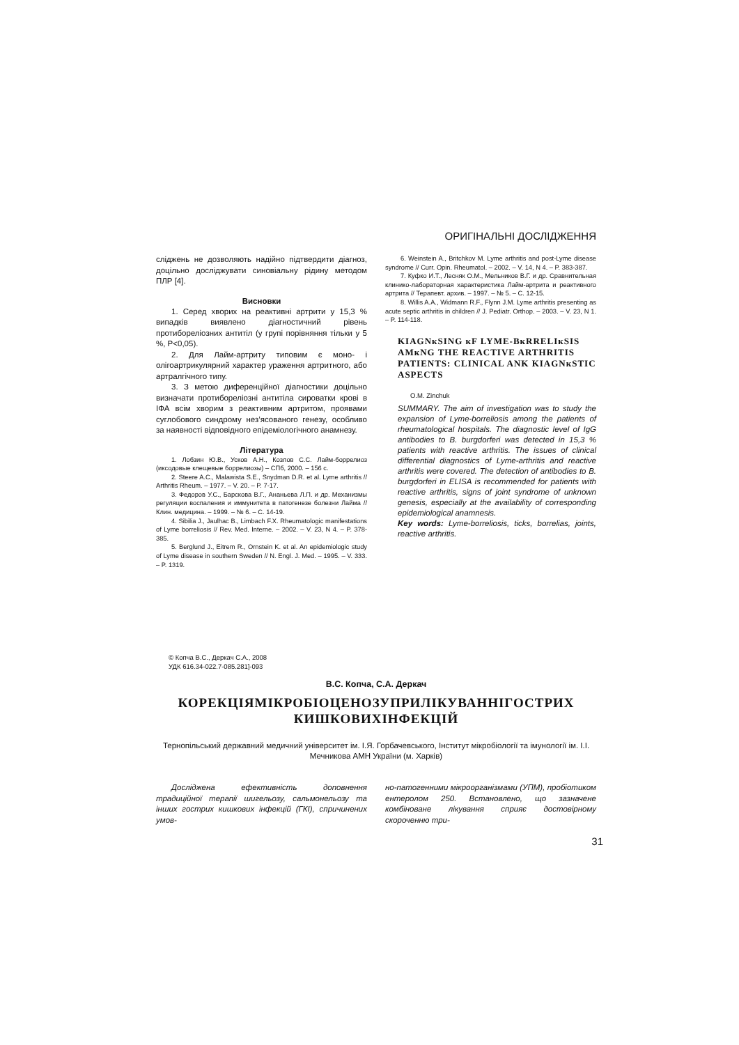ОРИГІНАЛЬНІ ДОСЛІДЖЕННЯ
сліджень не дозволяють надійно підтвердити діагноз, доцільно досліджувати синовіальну рідину методом ПЛР [4].
Висновки
1. Серед хворих на реактивні артрити у 15,3 % випадків виявлено діагностичний рівень протибореліозних антитіл (у групі порівняння тільки у 5 %, P<0,05).
2. Для Лайм-артриту типовим є моно- і олігоартрикулярний характер ураження артритного, або артралгічного типу.
3. З метою диференційної діагностики доцільно визначати протибореліозні антитіла сироватки крові в ІФА всім хворим з реактивним артритом, проявами суглобового синдрому нез’ясованого генезу, особливо за наявності відповідного епідеміологічного анамнезу.
Література
1. Лобзин Ю.В., Усков А.Н., Козлов С.С. Лайм-боррелиоз (иксодовые клещевые боррелиозы) – СПб, 2000. – 156 с.
2. Steere A.C., Malawista S.E., Snydman D.R. et al. Lyme arthritis // Arthritis Rheum. – 1977. – V. 20. – P. 7-17.
3. Федоров У.С., Барскова В.Г., Ананьева Л.П. и др. Механизмы регуляции воспаления и иммунитета в патогенезе болезни Лайма // Клин. медицина. – 1999. – № 6. – С. 14-19.
4. Sibilia J., Jaulhac B., Limbach F.X. Rheumatologic manifestations of Lyme borreliosis // Rev. Med. Interne. – 2002. – V. 23, N 4. – P. 378-385.
5. Berglund J., Eitrem R., Ornstein K. et al. An epidemiologic study of Lyme disease in southern Sweden // N. Engl. J. Med. – 1995. – V. 333. – P. 1319.
6. Weinstein A., Britchkov M. Lyme arthritis and post-Lyme disease syndrome // Curr. Opin. Rheumatol. – 2002. – V. 14, N 4. – P. 383-387.
7. Куфко И.Т., Лесняк О.М., Мельников В.Г. и др. Сравнительная клинико-лабораторная характеристика Лайм-артрита и реактивного артрита // Терапевт. архив. – 1997. – № 5. – С. 12-15.
8. Willis A.A., Widmann R.F., Flynn J.M. Lyme arthritis presenting as acute septic arthritis in children // J. Pediatr. Orthop. – 2003. – V. 23, N 1. – P. 114-118.
KIAGNкSING кF LYME-BкRRELIкSIS AMкNG THE REACTIVE ARTHRITIS PATIENTS: CLINICAL ANK KIAGNкSTIC ASPECTS
O.M. Zinchuk
SUMMARY. The aim of investigation was to study the expansion of Lyme-borreliosis among the patients of rheumatological hospitals. The diagnostic level of IgG antibodies to B. burgdorferi was detected in 15,3 % patients with reactive arthritis. The issues of clinical differential diagnostics of Lyme-arthritis and reactive arthritis were covered. The detection of antibodies to B. burgdorferi in ELISA is recommended for patients with reactive arthritis, signs of joint syndrome of unknown genesis, especially at the availability of corresponding epidemiological anamnesis.
Key words: Lyme-borreliosis, ticks, borrelias, joints, reactive arthritis.
© Копча В.С., Деркач С.А., 2008
УДК 616.34-022.7-085.281]-093
В.С. Копча, С.А. Деркач
КОРЕКЦІЯМІКРОБІОЦЕНОЗУПРИЛІКУВАННІГОСТРИХ
КИШКОВИХІНФЕКЦІЙ
Тернопільський державний медичний університет ім. І.Я. Горбачевського, Інститут мікробіології та імунології ім. І.І. Мечникова АМН України (м. Харків)
Досліджена ефективність доповнення традиційної терапії шигельозу, сальмонельозу та інших гострих кишкових інфекцій (ГКІ), спричинених умов-
но-патогенними мікроорганізмами (УПМ), пробіотиком ентеролом 250. Встановлено, що зазначене комбіноване лікування сприяє достовірному скороченню три-
31